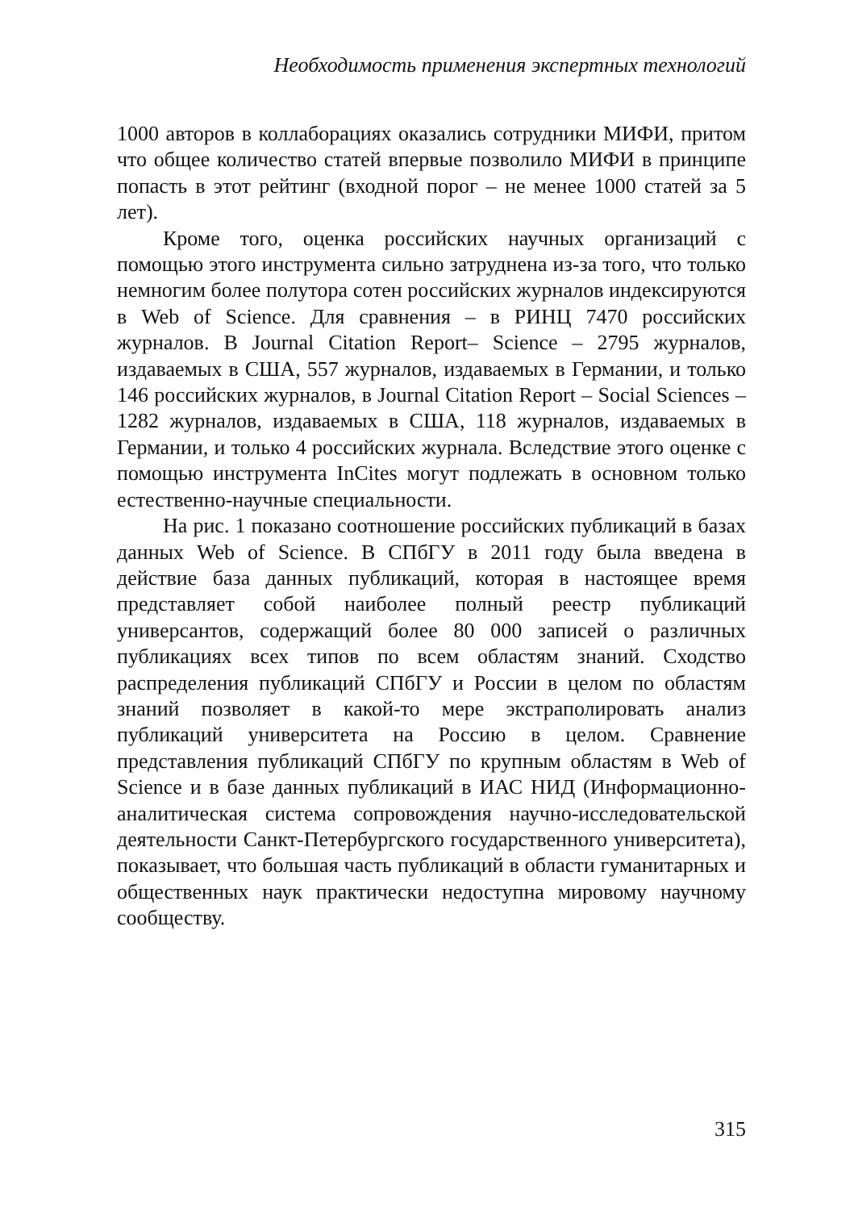Необходимость применения экспертных технологий
1000 авторов в коллаборациях оказались сотрудники МИФИ, притом что общее количество статей впервые позволило МИФИ в принципе попасть в этот рейтинг (входной порог – не менее 1000 статей за 5 лет).
Кроме того, оценка российских научных организаций с помощью этого инструмента сильно затруднена из-за того, что только немногим более полутора сотен российских журналов индексируются в Web of Science. Для сравнения – в РИНЦ 7470 российских журналов. В Journal Citation Report– Science – 2795 журналов, издаваемых в США, 557 журналов, издаваемых в Германии, и только 146 российских журналов, в Journal Citation Report – Social Sciences – 1282 журналов, издаваемых в США, 118 журналов, издаваемых в Германии, и только 4 российских журнала. Вследствие этого оценке с помощью инструмента InCites могут подлежать в основном только естественно-научные специальности.
На рис. 1 показано соотношение российских публикаций в базах данных Web of Science. В СПбГУ в 2011 году была введена в действие база данных публикаций, которая в настоящее время представляет собой наиболее полный реестр публикаций универсантов, содержащий более 80 000 записей о различных публикациях всех типов по всем областям знаний. Сходство распределения публикаций СПбГУ и России в целом по областям знаний позволяет в какой-то мере экстраполировать анализ публикаций университета на Россию в целом. Сравнение представления публикаций СПбГУ по крупным областям в Web of Science и в базе данных публикаций в ИАС НИД (Информационно-аналитическая система сопровождения научно-исследовательской деятельности Санкт-Петербургского государственного университета), показывает, что большая часть публикаций в области гуманитарных и общественных наук практически недоступна мировому научному сообществу.
315